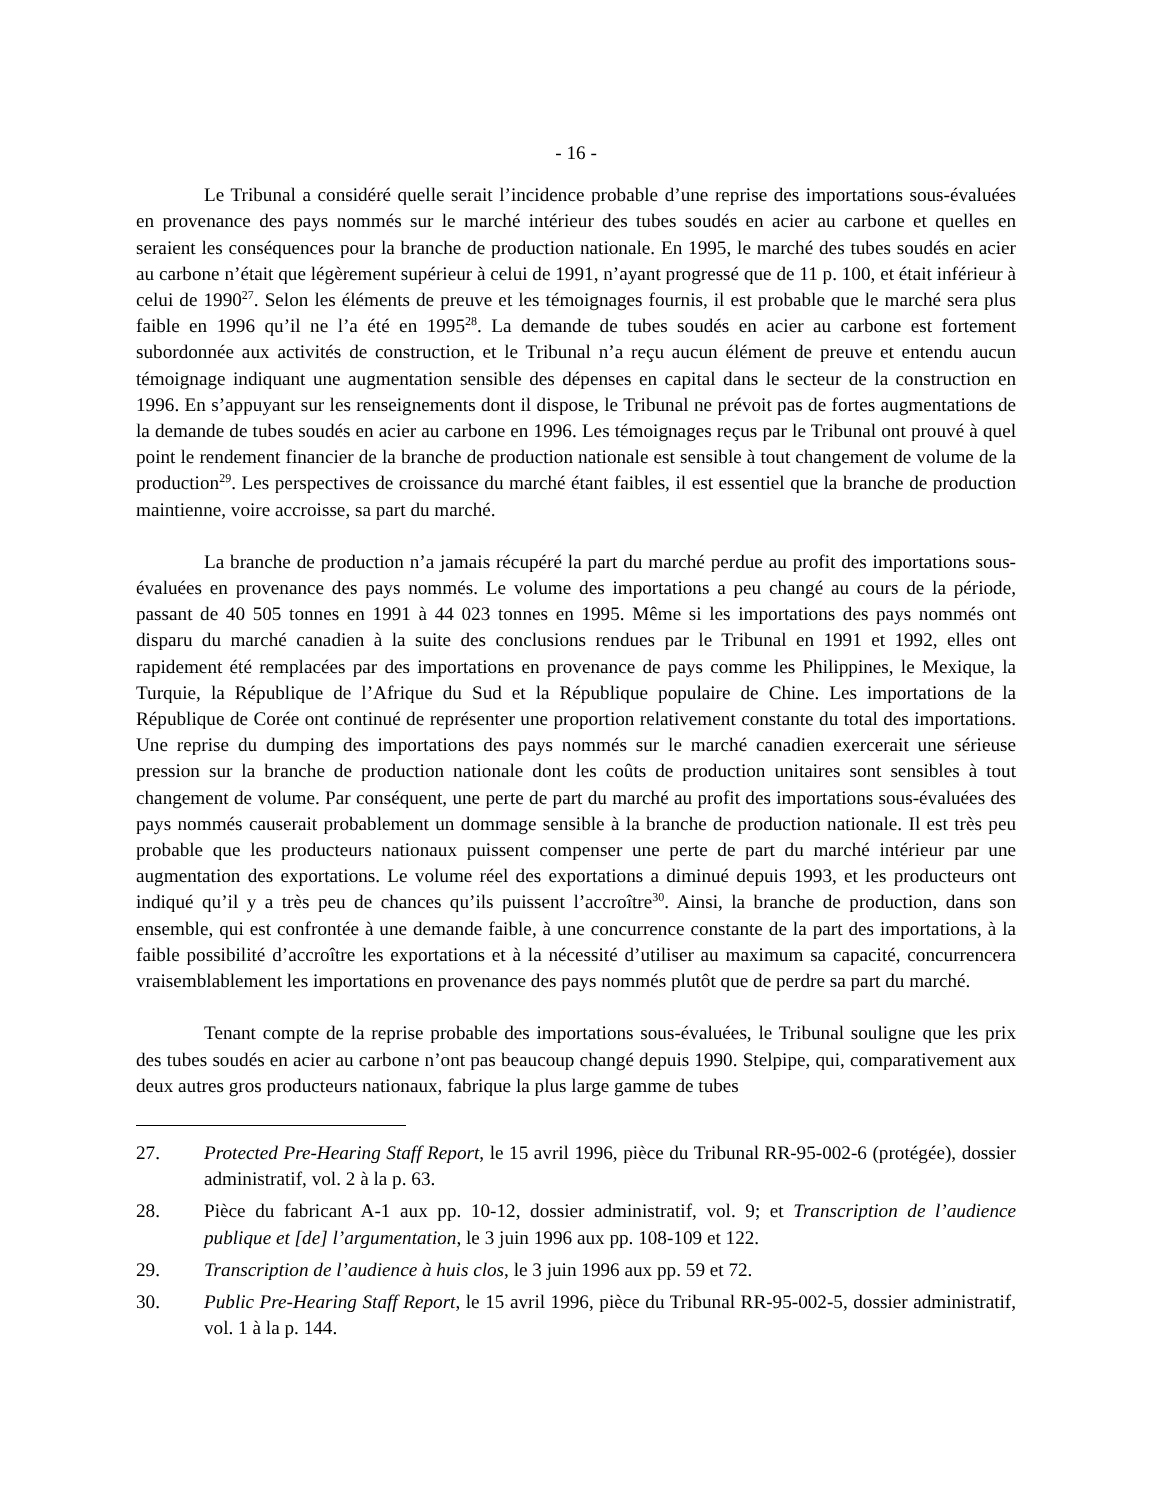- 16 -
Le Tribunal a considéré quelle serait l’incidence probable d’une reprise des importations sous-évaluées en provenance des pays nommés sur le marché intérieur des tubes soudés en acier au carbone et quelles en seraient les conséquences pour la branche de production nationale. En 1995, le marché des tubes soudés en acier au carbone n’était que légèrement supérieur à celui de 1991, n’ayant progressé que de 11 p. 100, et était inférieur à celui de 1990<sup>27</sup>. Selon les éléments de preuve et les témoignages fournis, il est probable que le marché sera plus faible en 1996 qu’il ne l’a été en 1995<sup>28</sup>. La demande de tubes soudés en acier au carbone est fortement subordonnée aux activités de construction, et le Tribunal n’a reçu aucun élément de preuve et entendu aucun témoignage indiquant une augmentation sensible des dépenses en capital dans le secteur de la construction en 1996. En s’appuyant sur les renseignements dont il dispose, le Tribunal ne prévoit pas de fortes augmentations de la demande de tubes soudés en acier au carbone en 1996. Les témoignages reçus par le Tribunal ont prouvé à quel point le rendement financier de la branche de production nationale est sensible à tout changement de volume de la production<sup>29</sup>. Les perspectives de croissance du marché étant faibles, il est essentiel que la branche de production maintienne, voire accroisse, sa part du marché.
La branche de production n’a jamais récupéré la part du marché perdue au profit des importations sous-évaluées en provenance des pays nommés. Le volume des importations a peu changé au cours de la période, passant de 40 505 tonnes en 1991 à 44 023 tonnes en 1995. Même si les importations des pays nommés ont disparu du marché canadien à la suite des conclusions rendues par le Tribunal en 1991 et 1992, elles ont rapidement été remplacées par des importations en provenance de pays comme les Philippines, le Mexique, la Turquie, la République de l’Afrique du Sud et la République populaire de Chine. Les importations de la République de Corée ont continué de représenter une proportion relativement constante du total des importations. Une reprise du dumping des importations des pays nommés sur le marché canadien exercerait une sérieuse pression sur la branche de production nationale dont les coûts de production unitaires sont sensibles à tout changement de volume. Par conséquent, une perte de part du marché au profit des importations sous-évaluées des pays nommés causerait probablement un dommage sensible à la branche de production nationale. Il est très peu probable que les producteurs nationaux puissent compenser une perte de part du marché intérieur par une augmentation des exportations. Le volume réel des exportations a diminué depuis 1993, et les producteurs ont indiqué qu’il y a très peu de chances qu’ils puissent l’accroître<sup>30</sup>. Ainsi, la branche de production, dans son ensemble, qui est confrontée à une demande faible, à une concurrence constante de la part des importations, à la faible possibilité d’accroître les exportations et à la nécessité d’utiliser au maximum sa capacité, concurrencera vraisemblablement les importations en provenance des pays nommés plutôt que de perdre sa part du marché.
Tenant compte de la reprise probable des importations sous-évaluées, le Tribunal souligne que les prix des tubes soudés en acier au carbone n’ont pas beaucoup changé depuis 1990. Stelpipe, qui, comparativement aux deux autres gros producteurs nationaux, fabrique la plus large gamme de tubes
27. Protected Pre-Hearing Staff Report, le 15 avril 1996, pièce du Tribunal RR-95-002-6 (protégée), dossier administratif, vol. 2 à la p. 63.
28. Pièce du fabricant A-1 aux pp. 10-12, dossier administratif, vol. 9; et Transcription de l’audience publique et [de] l’argumentation, le 3 juin 1996 aux pp. 108-109 et 122.
29. Transcription de l’audience à huis clos, le 3 juin 1996 aux pp. 59 et 72.
30. Public Pre-Hearing Staff Report, le 15 avril 1996, pièce du Tribunal RR-95-002-5, dossier administratif, vol. 1 à la p. 144.